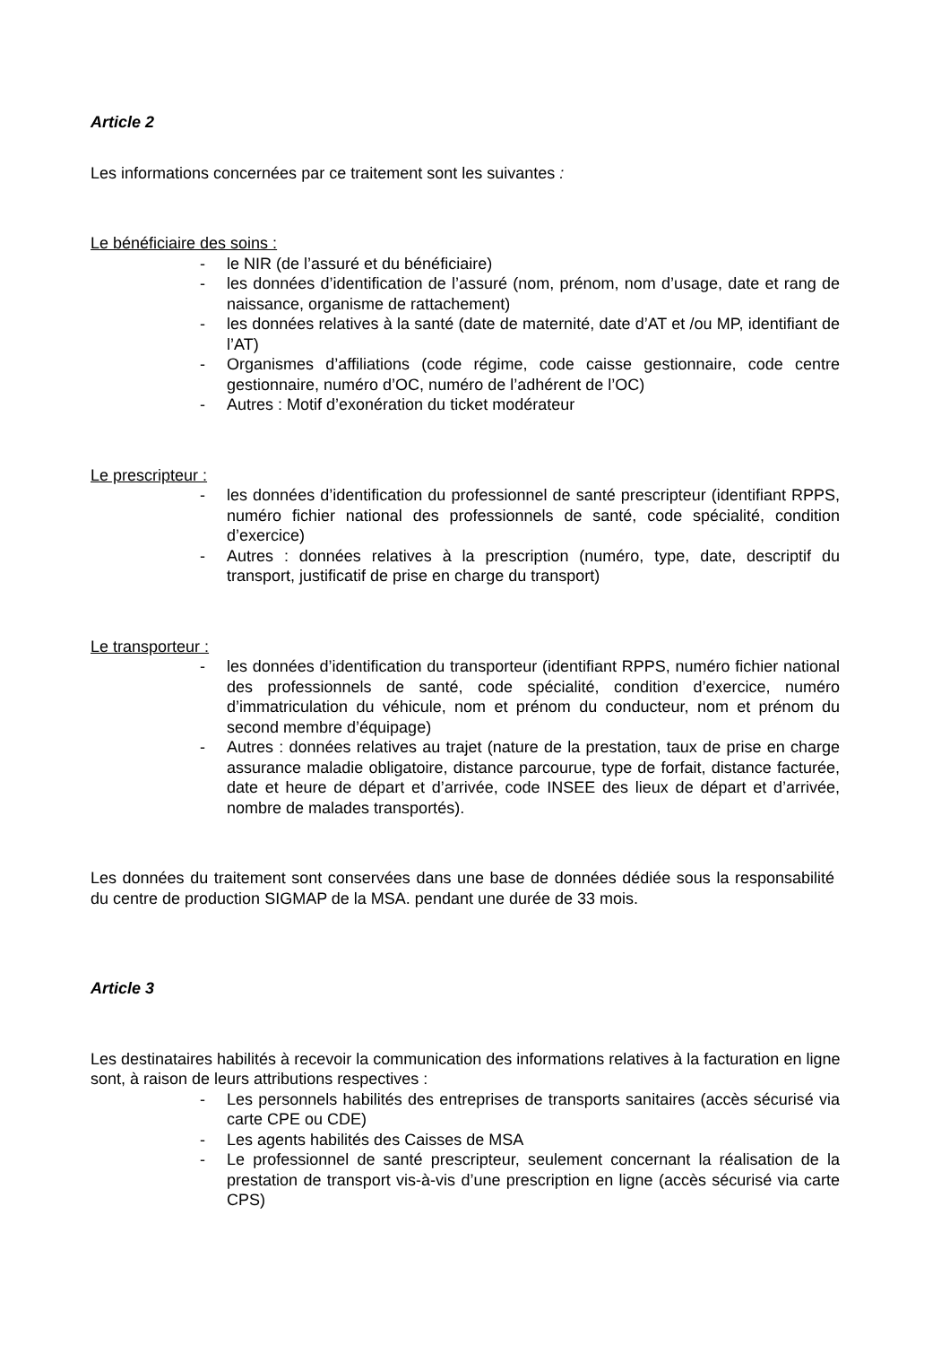Article 2
Les informations concernées par ce traitement sont les suivantes :
Le bénéficiaire des soins :
- le NIR (de l’assuré et du bénéficiaire)
- les données d’identification de l’assuré (nom, prénom, nom d’usage, date et rang de naissance, organisme de rattachement)
- les données relatives à la santé (date de maternité, date d’AT et /ou MP, identifiant de l’AT)
- Organismes d’affiliations (code régime, code caisse gestionnaire, code centre gestionnaire, numéro d’OC, numéro de l’adhérent de l’OC)
- Autres : Motif d’exonération du ticket modérateur
Le prescripteur :
- les données d’identification du professionnel de santé prescripteur (identifiant RPPS, numéro fichier national des professionnels de santé, code spécialité, condition d’exercice)
- Autres : données relatives à la prescription (numéro, type, date, descriptif du transport, justificatif de prise en charge du transport)
Le transporteur :
- les données d’identification du transporteur (identifiant RPPS, numéro fichier national des professionnels de santé, code spécialité, condition d’exercice, numéro d’immatriculation du véhicule, nom et prénom du conducteur, nom et prénom du second membre d’équipage)
- Autres : données relatives au trajet (nature de la prestation, taux de prise en charge assurance maladie obligatoire, distance parcourue, type de forfait, distance facturée, date et heure de départ et d’arrivée, code INSEE des lieux de départ et d’arrivée, nombre de malades transportés).
Les données du traitement sont conservées dans une base de données dédiée sous la responsabilité du centre de production SIGMAP de la MSA. pendant une durée de 33 mois.
Article 3
Les destinataires habilités à recevoir la communication des informations relatives à la facturation en ligne sont, à raison de leurs attributions respectives :
- Les personnels habilités des entreprises de transports sanitaires (accès sécurisé via carte CPE ou CDE)
- Les agents habilités des Caisses de MSA
- Le professionnel de santé prescripteur, seulement concernant la réalisation de la prestation de transport vis-à-vis d’une prescription en ligne (accès sécurisé via carte CPS)